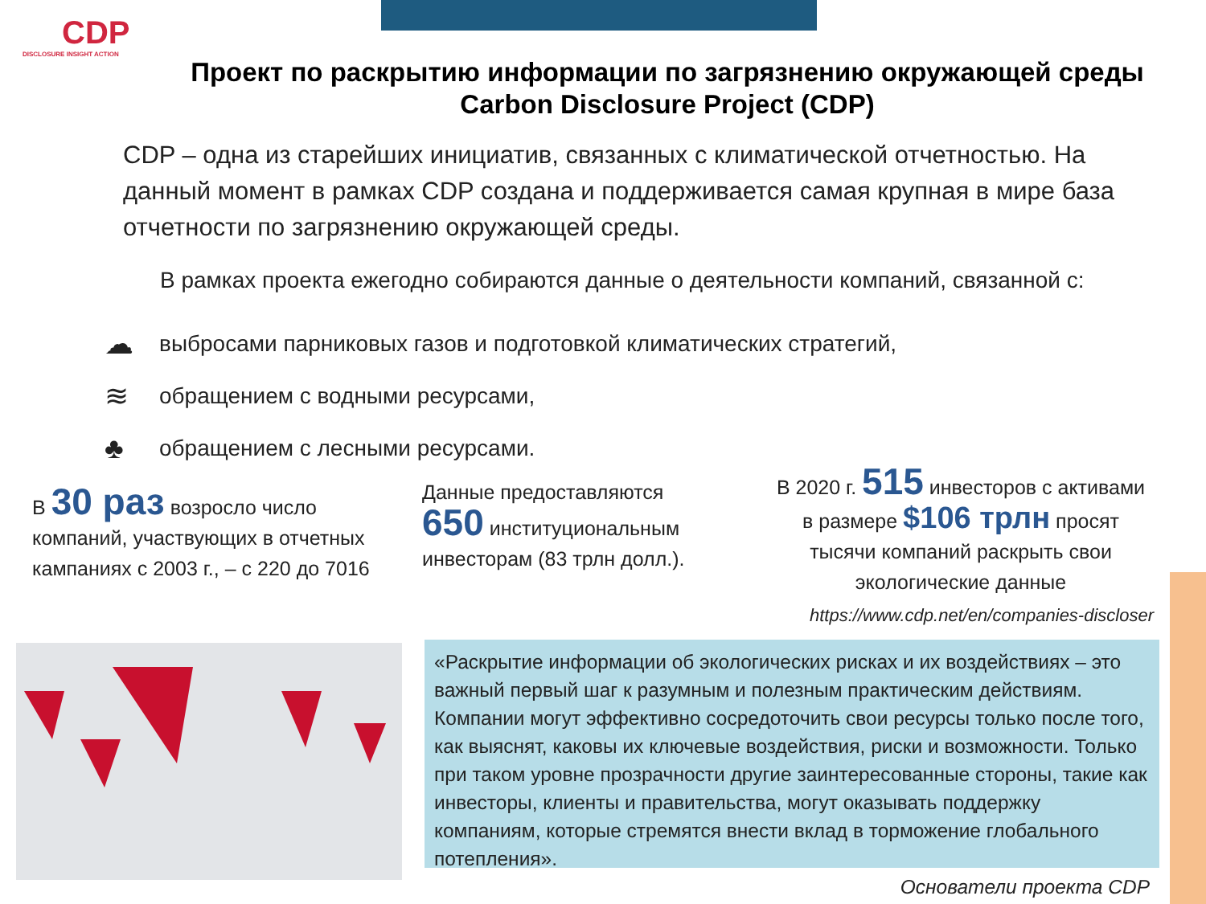CDP
DISCLOSURE INSIGHT ACTION
Проект по раскрытию информации по загрязнению окружающей среды Carbon Disclosure Project (CDP)
CDP – одна из старейших инициатив, связанных с климатической отчетностью. На данный момент в рамках CDP создана и поддерживается самая крупная в мире база отчетности по загрязнению окружающей среды.
В рамках проекта ежегодно собираются данные о деятельности компаний, связанной с:
☁ выбросами парниковых газов и подготовкой климатических стратегий,
≋ обращением с водными ресурсами,
♣ обращением с лесными ресурсами.
В 30 раз возросло число компаний, участвующих в отчетных кампаниях с 2003 г., – с 220 до 7016
Данные предоставляются 650 институциональным инвесторам (83 трлн долл.).
В 2020 г. 515 инвесторов с активами в размере $106 трлн просят тысячи компаний раскрыть свои экологические данные
https://www.cdp.net/en/companies-discloser
«Раскрытие информации об экологических рисках и их воздействиях – это важный первый шаг к разумным и полезным практическим действиям. Компании могут эффективно сосредоточить свои ресурсы только после того, как выяснят, каковы их ключевые воздействия, риски и возможности. Только при таком уровне прозрачности другие заинтересованные стороны, такие как инвесторы, клиенты и правительства, могут оказывать поддержку компаниям, которые стремятся внести вклад в торможение глобального потепления».
Основатели проекта CDP